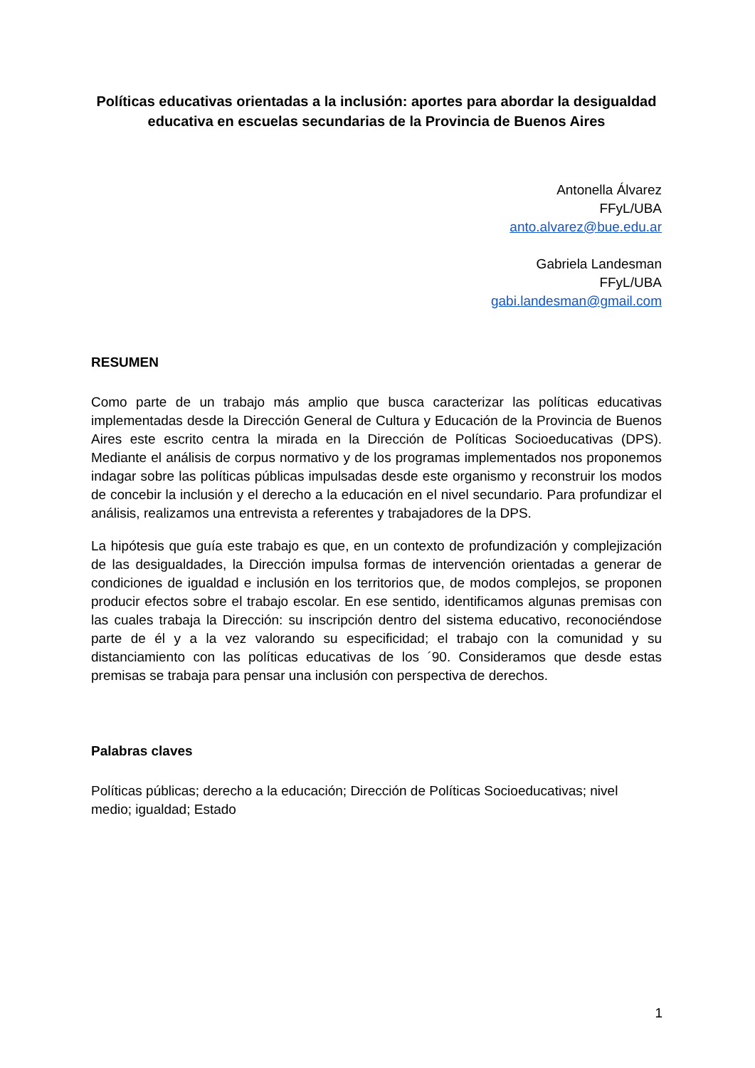Políticas educativas orientadas a la inclusión: aportes para abordar la desigualdad educativa en escuelas secundarias de la Provincia de Buenos Aires
Antonella Álvarez
FFyL/UBA
anto.alvarez@bue.edu.ar
Gabriela Landesman
FFyL/UBA
gabi.landesman@gmail.com
RESUMEN
Como parte de un trabajo más amplio que busca caracterizar las políticas educativas implementadas desde la Dirección General de Cultura y Educación de la Provincia de Buenos Aires este escrito centra la mirada en la Dirección de Políticas Socioeducativas (DPS). Mediante el análisis de corpus normativo y de los programas implementados nos proponemos indagar sobre las políticas públicas impulsadas desde este organismo y reconstruir los modos de concebir la inclusión y el derecho a la educación en el nivel secundario. Para profundizar el análisis, realizamos una entrevista a referentes y trabajadores de la DPS.
La hipótesis que guía este trabajo es que, en un contexto de profundización y complejización de las desigualdades, la Dirección impulsa formas de intervención orientadas a generar de condiciones de igualdad e inclusión en los territorios que, de modos complejos, se proponen producir efectos sobre el trabajo escolar. En ese sentido, identificamos algunas premisas con las cuales trabaja la Dirección: su inscripción dentro del sistema educativo, reconociéndose parte de él y a la vez valorando su especificidad; el trabajo con la comunidad y su distanciamiento con las políticas educativas de los ´90. Consideramos que desde estas premisas se trabaja para pensar una inclusión con perspectiva de derechos.
Palabras claves
Políticas públicas; derecho a la educación; Dirección de Políticas Socioeducativas; nivel medio; igualdad; Estado
1